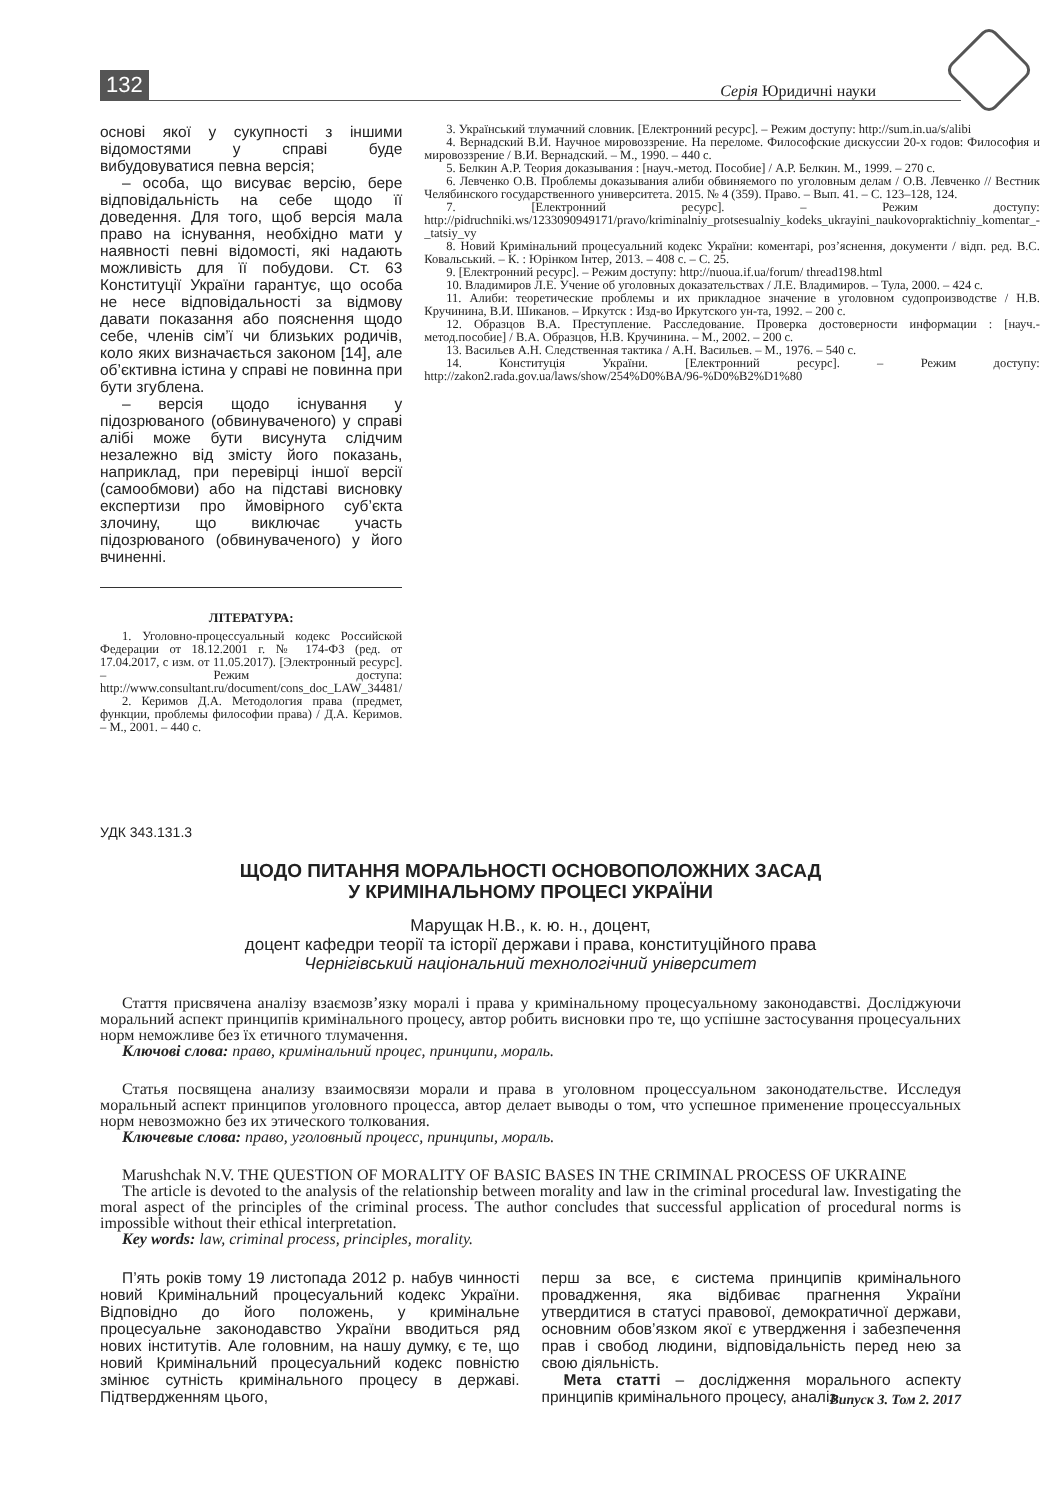132 Серія Юридичні науки
основі якої у сукупності з іншими відомостями у справі буде вибудовуватися певна версія;
– особа, що висуває версію, бере відповідальність на себе щодо її доведення. Для того, щоб версія мала право на існування, необхідно мати у наявності певні відомості, які надають можливість для її побудови. Ст. 63 Конституції України гарантує, що особа не несе відповідальності за відмову давати показання або пояснення щодо себе, членів сім’ї чи близьких родичів, коло яких визначається законом [14], але об’єктивна істина у справі не повинна при бути згублена.
– версія щодо існування у підозрюваного (обвинуваченого) у справі алібі може бути висунута слідчим незалежно від змісту його показань, наприклад, при перевірці іншої версії (самообмови) або на підставі висновку експертизи про ймовірного суб’єкта злочину, що виключає участь підозрюваного (обвинуваченого) у його вчиненні.
ЛІТЕРАТУРА:
1. Уголовно-процессуальный кодекс Российской Федерации от 18.12.2001 г. № 174-ФЗ (ред. от 17.04.2017, с изм. от 11.05.2017). [Электронный ресурс]. – Режим доступа: http://www.consultant.ru/document/cons_doc_LAW_34481/
2. Керимов Д.А. Методология права (предмет, функции, проблемы философии права) / Д.А. Керимов. – М., 2001. – 440 с.
3. Український тлумачний словник. [Електронний ресурс]. – Режим доступу: http://sum.in.ua/s/alibi
4. Вернадский В.И. Научное мировоззрение. На переломе. Философские дискуссии 20-х годов: Философия и мировоззрение / В.И. Вернадский. – М., 1990. – 440 с.
5. Белкин А.Р. Теория доказывания : [науч.-метод. Пособие] / А.Р. Белкин. М., 1999. – 270 с.
6. Левченко О.В. Проблемы доказывания алиби обвиняемого по уголовным делам / О.В. Левченко // Вестник Челябинского государственного университета. 2015. № 4 (359). Право. – Вып. 41. – С. 123–128, 124.
7. [Електронний ресурс]. – Режим доступу: http://pidruchniki.ws/1233090949171/pravo/kriminalniy_protsesualniy_kodeks_ukrayini_naukovopraktichniy_komentar_-_tatsiy_vy
8. Новий Кримінальний процесуальний кодекс України: коментарі, роз’яснення, документи / відп. ред. В.С. Ковальський. – К. : Юрінком Інтер, 2013. – 408 с. – С. 25.
9. [Електронний ресурс]. – Режим доступу: http://nuoua.if.ua/forum/ thread198.html
10. Владимиров Л.Е. Учение об уголовных доказательствах / Л.Е. Владимиров. – Тула, 2000. – 424 с.
11. Алиби: теоретические проблемы и их прикладное значение в уголовном судопроизводстве / Н.В. Кручинина, В.И. Шиканов. – Иркутск : Изд-во Иркутского ун-та, 1992. – 200 с.
12. Образцов В.А. Преступление. Расследование. Проверка достоверности информации : [науч.-метод.пособие] / В.А. Образцов, Н.В. Кручинина. – М., 2002. – 200 с.
13. Васильев А.Н. Следственная тактика / А.Н. Васильев. – М., 1976. – 540 с.
14. Конституція України. [Електронний ресурс]. – Режим доступу: http://zakon2.rada.gov.ua/laws/show/254%D0%BA/96-%D0%B2%D1%80
УДК 343.131.3
ЩОДО ПИТАННЯ МОРАЛЬНОСТІ ОСНОВОПОЛОЖНИХ ЗАСАД
У КРИМІНАЛЬНОМУ ПРОЦЕСІ УКРАЇНИ
Марущак Н.В., к. ю. н., доцент,
доцент кафедри теорії та історії держави і права, конституційного права
Чернігівський національний технологічний університет
Стаття присвячена аналізу взаємозв’язку моралі і права у кримінальному процесуальному законодавстві. Досліджуючи моральний аспект принципів кримінального процесу, автор робить висновки про те, що успішне застосування процесуальних норм неможливе без їх етичного тлумачення.
Ключові слова: право, кримінальний процес, принципи, мораль.
Статья посвящена анализу взаимосвязи морали и права в уголовном процессуальном законодательстве. Исследуя моральный аспект принципов уголовного процесса, автор делает выводы о том, что успешное применение процессуальных норм невозможно без их этического толкования.
Ключевые слова: право, уголовный процесс, принципы, мораль.
Marushchak N.V. THE QUESTION OF MORALITY OF BASIC BASES IN THE CRIMINAL PROCESS OF UKRAINE
The article is devoted to the analysis of the relationship between morality and law in the criminal procedural law. Investigating the moral aspect of the principles of the criminal process. The author concludes that successful application of procedural norms is impossible without their ethical interpretation.
Key words: law, criminal process, principles, morality.
П’ять років тому 19 листопада 2012 р. набув чинності новий Кримінальний процесуальний кодекс України. Відповідно до його положень, у кримінальне процесуальне законодавство України вводиться ряд нових інститутів. Але головним, на нашу думку, є те, що новий Кримінальний процесуальний кодекс повністю змінює сутність кримінального процесу в державі. Підтвердженням цього,
перш за все, є система принципів кримінального провадження, яка відбиває прагнення України утвердитися в статусі правової, демократичної держави, основним обов’язком якої є утвердження і забезпечення прав і свобод людини, відповідальність перед нею за свою діяльність.
Мета статті – дослідження морального аспекту принципів кримінального процесу, аналіз
Випуск 3. Том 2. 2017